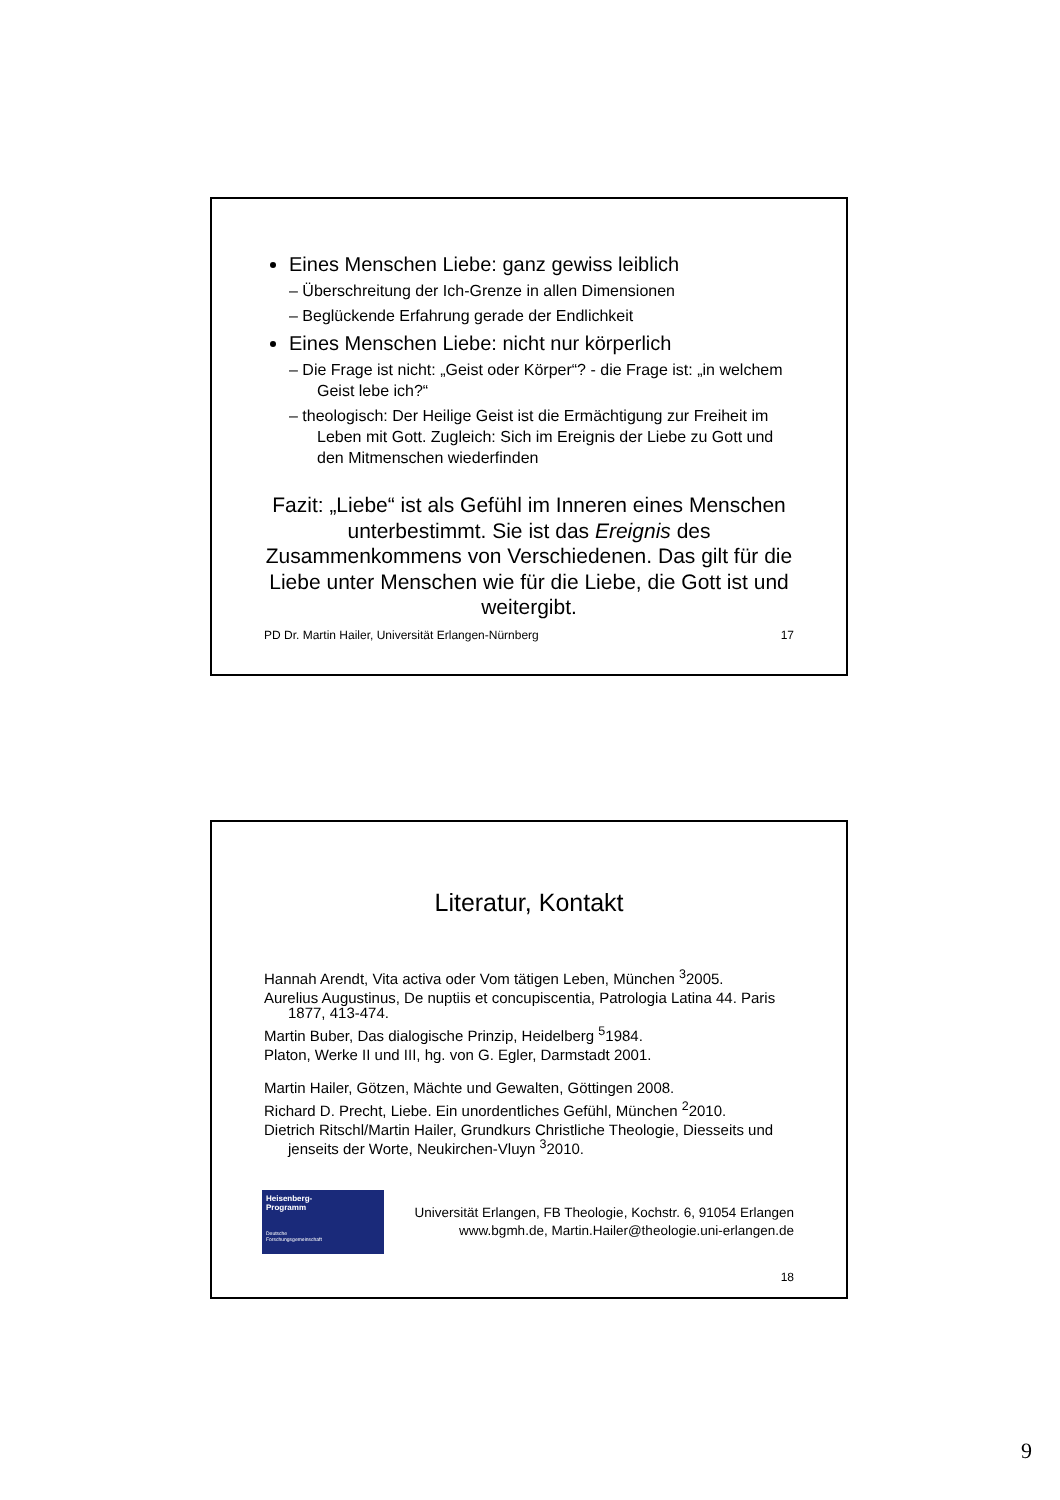Eines Menschen Liebe: ganz gewiss leiblich
– Überschreitung der Ich-Grenze in allen Dimensionen
– Beglückende Erfahrung gerade der Endlichkeit
Eines Menschen Liebe: nicht nur körperlich
– Die Frage ist nicht: „Geist oder Körper“? - die Frage ist: „in welchem Geist lebe ich?“
– theologisch: Der Heilige Geist ist die Ermächtigung zur Freiheit im Leben mit Gott. Zugleich: Sich im Ereignis der Liebe zu Gott und den Mitmenschen wiederfinden
Fazit: „Liebe“ ist als Gefühl im Inneren eines Menschen unterbestimmt. Sie ist das Ereignis des Zusammenkommens von Verschiedenen. Das gilt für die Liebe unter Menschen wie für die Liebe, die Gott ist und weitergibt.
PD Dr. Martin Hailer, Universität Erlangen-Nürnberg 17
Literatur, Kontakt
Hannah Arendt, Vita activa oder Vom tätigen Leben, München <sup>3</sup>2005.
Aurelius Augustinus, De nuptiis et concupiscentia, Patrologia Latina 44. Paris 1877, 413-474.
Martin Buber, Das dialogische Prinzip, Heidelberg <sup>5</sup>1984.
Platon, Werke II und III, hg. von G. Egler, Darmstadt 2001.
Martin Hailer, Götzen, Mächte und Gewalten, Göttingen 2008.
Richard D. Precht, Liebe. Ein unordentliches Gefühl, München <sup>2</sup>2010.
Dietrich Ritschl/Martin Hailer, Grundkurs Christliche Theologie, Diesseits und jenseits der Worte, Neukirchen-Vluyn <sup>3</sup>2010.
Heisenberg-
Programm
Deutsche
Forschungsgemeinschaft
Universität Erlangen, FB Theologie, Kochstr. 6, 91054 Erlangen
www.bgmh.de, Martin.Hailer@theologie.uni-erlangen.de
18
9